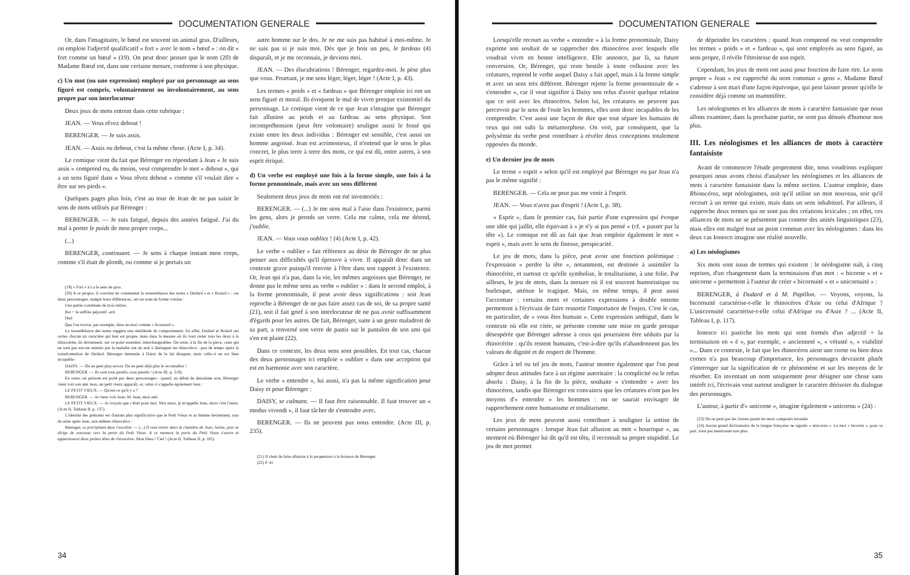DOCUMENTATION GENERALE
Or, dans l'imaginaire, le bœuf est souvent un animal gras. D'ailleurs, on emploie l'adjectif qualificatif « fort » avec le nom « bœuf » : on dit « fort comme un bœuf » (19). On peut donc penser que le nom (20) de Madame Bœuf est, dans une certaine mesure, conforme à son physique.
c) Un mot (ou une expression) employé par un personnage au sens figuré est compris, volontairement ou involontairement, au sens propre par son interlocuteur
Deux jeux de mots entrent dans cette rubrique :
JEAN. — Vous rêvez debout !
BERENGER. — Je suis assis.
JEAN. — Assis ou debout, c'est la même chose. (Acte I, p. 34).
Le comique vient du fait que Bérenger en répondant à Jean « Je suis assis » comprend ou, du moins, veut comprendre le mot « debout », qui a un sens figuré dans « Vous rêvez debout » comme s'il voulait dire « être sur ses pieds ».
Quelques pages plus loin, c'est au tour de Jean de ne pas saisir le sens de mots utilisés par Bérenger :
BERENGER. — Je suis fatigué, depuis des années fatigué. J'ai du mal à porter le poids de mon propre corps...
(...)
BERENGER, continuant. — Je sens à chaque instant mon corps, comme s'il était de plomb, ou comme si je portais un
(19) « Fort » ici a le sens de gros.
(20) A ce propos, il convient de commenter la ressemblance des noms « Dudard » et « Botard » : ces deux personnages, malgré leurs différences, ont un nom de forme voisine :
Une partie constituée de trois lettres.
Bot + le suffixe péjoratif -ard
Dud
Que l'on trouve, par exemple, dans un mot comme « froussard ».
La ressemblance des noms suggère une similitude de comportement. En effet, Dudard et Botard ont certes chacun un caractère qui leur est propre, mais dans la mesure où ils vont céder tous les deux à la rhinocérite, ils deviennent, sur ce point essentiel, interchangeables. Du reste, à la fin de la pièce, ceux qui ne sont pas encore atteints par la maladie ont du mal à distinguer les rhinocéros : peu de temps après la transformation de Dudard, Bérenger demande à Daisy de le lui désigner, mais celle-ci en est bien incapable :
DAISY. — On ne peut plus savoir. On ne peut déjà plus le reconnaître !
BERENGER. — Ils sont tous pareils, tous pareils ! (Acte III, p. 218).
En outre, un prénom est porté par deux personnages : quand, au début du deuxième acte, Bérenger vient voir son ami Jean, un petit vieux apparaît, or, celui-ci s'appelle également Jean :
LE PETIT VIEUX. — Qu'est-ce qu'il y a ?
BERENGER. — Je viens voir Jean, M. Jean, mon ami.
LE PETIT VIEUX. — Je croyais que c'était pour moi. Moi aussi, je m'appelle Jean, alors c'est l'autre. (Acte II, Tableau II, p. 137).
L'identité des prénoms est d'autant plus significative que le Petit Vieux et sa femme deviennent, tout de suite après Jean, eux-mêmes rhinocéros :
Bérenger, se précipitant dans l'escalier. — (...) Il veut entrer dans la chambre de Jean, hésite, puis se dirige de nouveau vers la porte du Petit Vieux. A ce moment la porte du Petit Vieux s'ouvre et apparaissent deux petites têtes de rhinocéros. Mon Dieu ! Ciel ! (Acte II, Tableau II, p. 165)
autre homme sur le dos. Je ne me suis pas habitué à moi-même. Je ne sais pas si je suis moi. Dès que je bois un peu, le fardeau (4) disparaît, et je me reconnais, je deviens moi.
JEAN. — Des élucubrations ! Bérenger, regardez-moi. Je pèse plus que vous. Pourtant, je me sens léger, léger, léger ! (Acte I, p. 43).
Les termes « poids » et « fardeau » que Bérenger emploie ici ont un sens figuré et moral. Ils évoquent le mal de vivre presque existentiel du personnage. Le comique vient de ce que Jean s'imagine que Bérenger fait allusion au poids et au fardeau au sens physique. Son incompréhension (peut être volontaire) souligne aussi le fossé qui existe entre les deux individus : Bérenger est sensible, c'est aussi un homme angoissé. Jean est acrimonieux, il n'entend que le sens le plus concret, le plus terre à terre des mots, ce qui est dû, entre autres, à son esprit étriqué.
d) Un verbe est employé une fois à la forme simple, une fois à la forme pronominale, mais avec un sens différent
Seulement deux jeux de mots ont été inventoriés :
BERENGER. — (...) Je me sens mal à l'aise dans l'existence, parmi les gens, alors je prends un verre. Cela me calme, cela me détend, j'oublie.
JEAN. — Vous vous oubliez ! (4) (Acte I, p. 42).
Le verbe « oublier » fait référence au désir de Bérenger de ne plus penser aux difficultés qu'il éprouve à vivre. Il apparaît donc dans un contexte grave puisqu'il renvoie à l'être dans son rapport à l'existence. Or, Jean qui n'a pas, dans la vie, les mêmes angoisses que Bérenger, ne donne pas le même sens au verbe « oublier » : dans le second emploi, à la forme pronominale, il peut avoir deux significations : soit Jean reproche à Bérenger de ne pas faire assez cas de soi, de sa propre santé (21), soit il fait grief à son interlocuteur de ne pas avoir suffisamment d'égards pour les autres. De fait, Bérenger, suite à un geste maladroit de sa part, a renversé son verre de pastis sur le pantalon de son ami qui s'en est plaint (22).
Dans ce contexte, les deux sens sont possibles. En tout cas, chacun des deux personnages ici emploie « oublier » dans une acception qui est en harmonie avec son caractère.
Le verbe « entendre », lui aussi, n'a pas la même signification pour Daisy et pour Bérenger :
DAISY, se calmant. — Il faut être raisonnable. Il faut trouver un « modus vivendi », il faut tâcher de s'entendre avec.
BERENGER. — Ils ne peuvent pas nous entendre. (Acte III, p. 235).
(21) Il vient de faire allusion à la propension à la boisson de Bérenger.
(22) P. 41
34
DOCUMENTATION GENERALE
Lorsqu'elle recourt au verbe « entendre » à la forme pronominale, Daisy exprime son souhait de se rapprocher des rhinocéros avec lesquels elle voudrait vivre en bonne intelligence. Elle annonce, par là, sa future conversion. Or, Bérenger, qui reste hostile à toute collusion avec les créatures, reprend le verbe auquel Daisy a fait appel, mais à la forme simple et avec un sens très différent. Bérenger rejette la forme pronominale de « s'entendre », car il veut signifier à Daisy son refus d'avoir quelque relation que ce soit avec les rhinocéros. Selon lui, les créatures ne peuvent pas percevoir par le sens de l'ouïe les hommes, elles sont donc incapables de les comprendre. C'est aussi une façon de dire que tout sépare les humains de ceux qui ont subi la métamorphose. On voit, par conséquent, que la polysémie du verbe peut contribuer à révéler deux conceptions totalement opposées du monde.
e) Un dernier jeu de mots
Le terme « esprit » selon qu'il est employé par Bérenger ou par Jean n'a pas le même signifié :
BERENGER. — Cela ne peut pas me venir à l'esprit.
JEAN. — Vous n'avez pas d'esprit ! (Acte I, p. 38).
« Esprit », dans le premier cas, fait partie d'une expression qui évoque une idée qui jaillit, elle équivaut à « je n'y ai pas pensé » (cf. « passer par la tête »). Le comique est dû au fait que Jean emploie également le mot « esprit », mais avec le sens de finesse, perspicacité.
Le jeu de mots, dans la pièce, peut avoir une fonction polémique : l'expression « perdre la tête », notamment, est destinée à assimiler la rhinocérite, et surtout ce qu'elle symbolise, le totalitarisme, à une folie. Par ailleurs, le jeu de mots, dans la mesure où il est souvent humoristique ou burlesque, atténue le tragique. Mais, en même temps, il peut aussi l'accentuer : certains mots et certaines expressions à double entente permettent à l'écrivain de faire ressortir l'importance de l'enjeu. C'est le cas, en particulier, de « vous êtes humain ». Cette expression ambiguë, dans le contexte où elle est citée, se présente comme une mise en garde presque désespérée que Bérenger adresse à ceux qui pourraient être séduits par la rhinocérite : qu'ils restent humains, c'est-à-dire qu'ils n'abandonnent pas les valeurs de dignité et de respect de l'homme.
Grâce à tel ou tel jeu de mots, l'auteur montre également que l'on peut adopter deux attitudes face à un régime autoritaire : la complicité ou le refus absolu : Daisy, à la fin de la pièce, souhaite « s'entendre » avec les rhinocéros, tandis que Bérenger est convaincu que les créatures n'ont pas les moyens d'« entendre » les hommes : on ne saurait envisager de rapprochement entre humanisme et totalitarisme.
Les jeux de mots peuvent aussi contribuer à souligner la sottise de certains personnages : lorsque Jean fait allusion au mot « bourrique », au moment où Bérenger lui dit qu'il est têtu, il reconnaît sa propre stupidité. Le jeu de mot permet
de dépeindre les caractères : quand Jean comprend ou veut comprendre les termes « poids » et « fardeau », qui sont employés au sens figuré, au sens propre, il révèle l'étroitesse de son esprit.
Cependant, les jeux de mots ont aussi pour fonction de faire rire. Le nom propre « Jean » est rapproché du nom commun « gens ». Madame Bœuf s'adresse à son mari d'une façon équivoque, qui peut laisser penser qu'elle le considère déjà comme un mammifère.
Les néologismes et les alliances de mots à caractère fantaisiste que nous allons examiner, dans la prochaine partie, ne sont pas dénués d'humour non plus.
III. Les néologismes et les alliances de mots à caractère fantaisiste
Avant de commencer l'étude proprement dite, nous voudrions expliquer pourquoi nous avons choisi d'analyser les néologismes et les alliances de mots à caractère fantaisiste dans la même section. L'auteur emploie, dans Rhinocéros, sept néologismes, soit qu'il utilise un mot nouveau, soit qu'il recourt à un terme qui existe, mais dans un sens inhabituel. Par ailleurs, il rapproche deux termes qui ne sont pas des créations lexicales ; en effet, ces alliances de mots ne se présentent pas comme des unités linguistiques (23), mais elles ont malgré tout un point commun avec les néologismes : dans les deux cas Ionesco imagine une réalité nouvelle.
a) Les néologismes
Six mots sont issus de termes qui existent : le néologisme naît, à cinq reprises, d'un changement dans la terminaison d'un mot : « bicorne » et « unicorne » permettent à l'auteur de créer « bicornuité » et « unicornuité » :
BERENGER, à Dudard et à M. Papillon. — Voyons, voyons, la bicornuité caractérise-t-elle le rhinocéros d'Asie ou celui d'Afrique ? L'unicornuité caractérise-t-elle celui d'Afrique ou d'Asie ? ... (Acte II, Tableau I, p. 117).
Ionesco ici pastiche les mots qui sont formés d'un adjectif + la terminaison en « é », par exemple, « ancienneté », « vétusté », « viabilité »... Dans ce contexte, le fait que les rhinocéros aient une corne ou bien deux cornes n'a pas beaucoup d'importance, les personnages devraient plutôt s'interroger sur la signification de ce phénomène et sur les moyens de le résorber. En inventant un nom uniquement pour désigner une chose sans intérêt ici, l'écrivain veut surtout souligner le caractère dérisoire du dialogue des personnages.
L'auteur, à partir d'« unicorne », imagine également « unicornu » (24) :
(23) On ne peut pas les classer parmi les mots composés inventés
(24) Aucun grand dictionnaire de la langue française ne signale « unicornu ». Le mot « bicornu », pour sa part, n'est pas mentionné non plus.
35